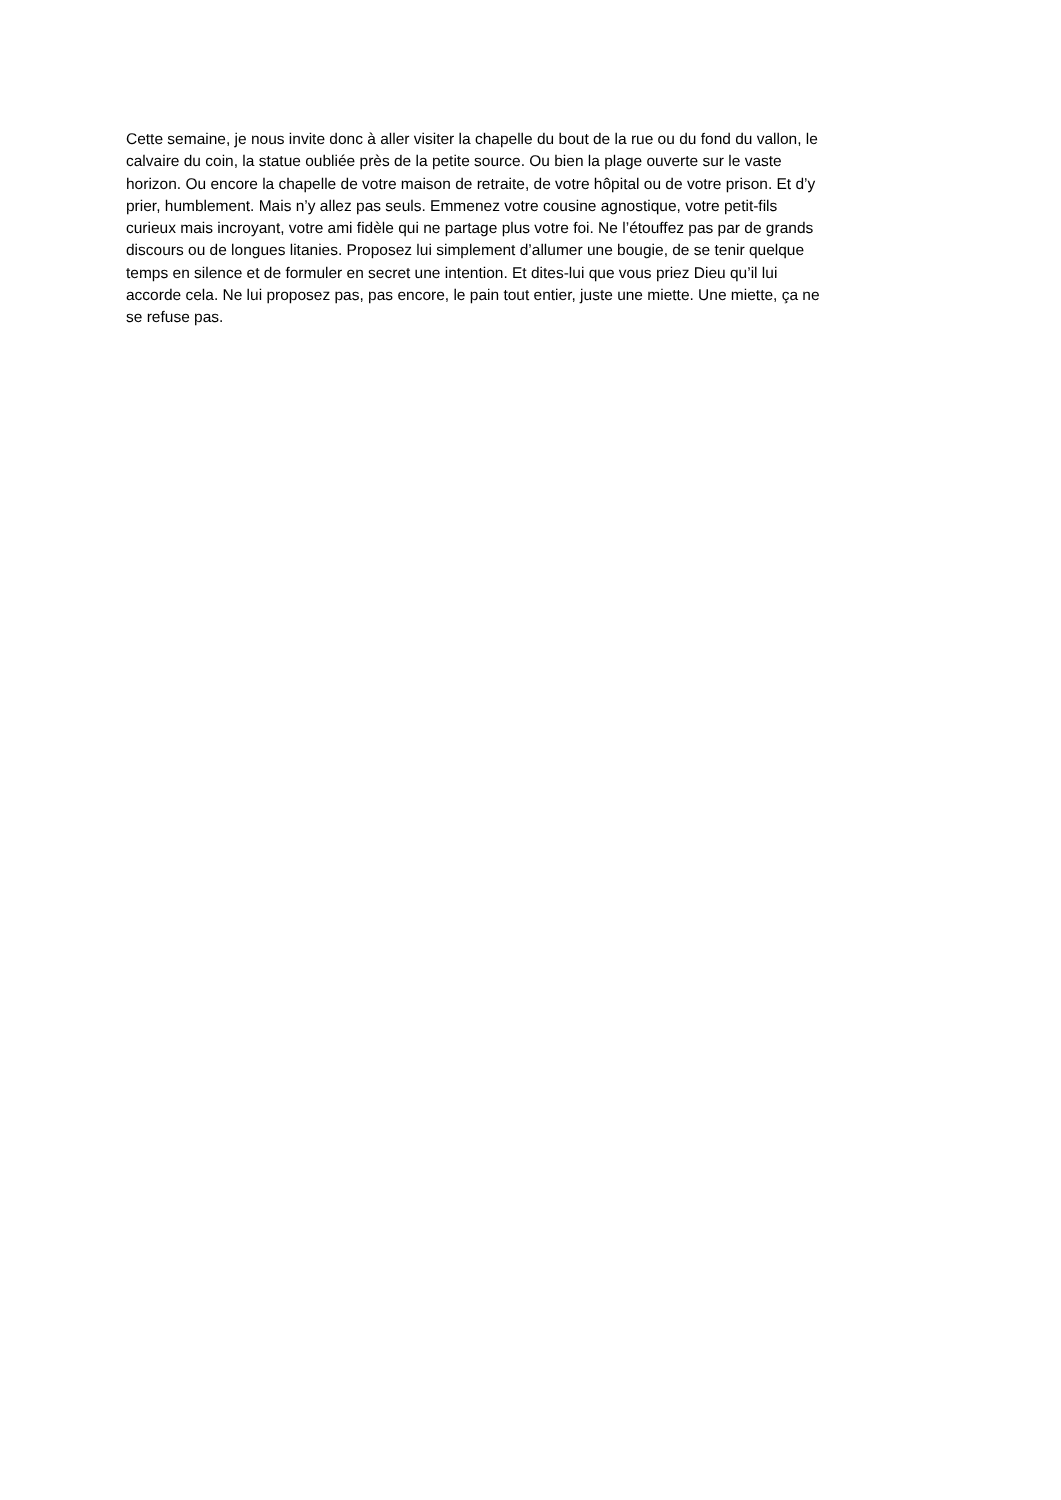Cette semaine, je nous invite donc à aller visiter la chapelle du bout de la rue ou du fond du vallon, le
calvaire du coin, la statue oubliée près de la petite source. Ou bien la plage ouverte sur le vaste
horizon. Ou encore la chapelle de votre maison de retraite, de votre hôpital ou de votre prison. Et d’y
prier, humblement. Mais n’y allez pas seuls. Emmenez votre cousine agnostique, votre petit-fils
curieux mais incroyant, votre ami fidèle qui ne partage plus votre foi. Ne l’étouffez pas par de grands
discours ou de longues litanies. Proposez lui simplement d’allumer une bougie, de se tenir quelque
temps en silence et de formuler en secret une intention. Et dites-lui que vous priez Dieu qu’il lui
accorde cela. Ne lui proposez pas, pas encore, le pain tout entier, juste une miette. Une miette, ça ne
se refuse pas.